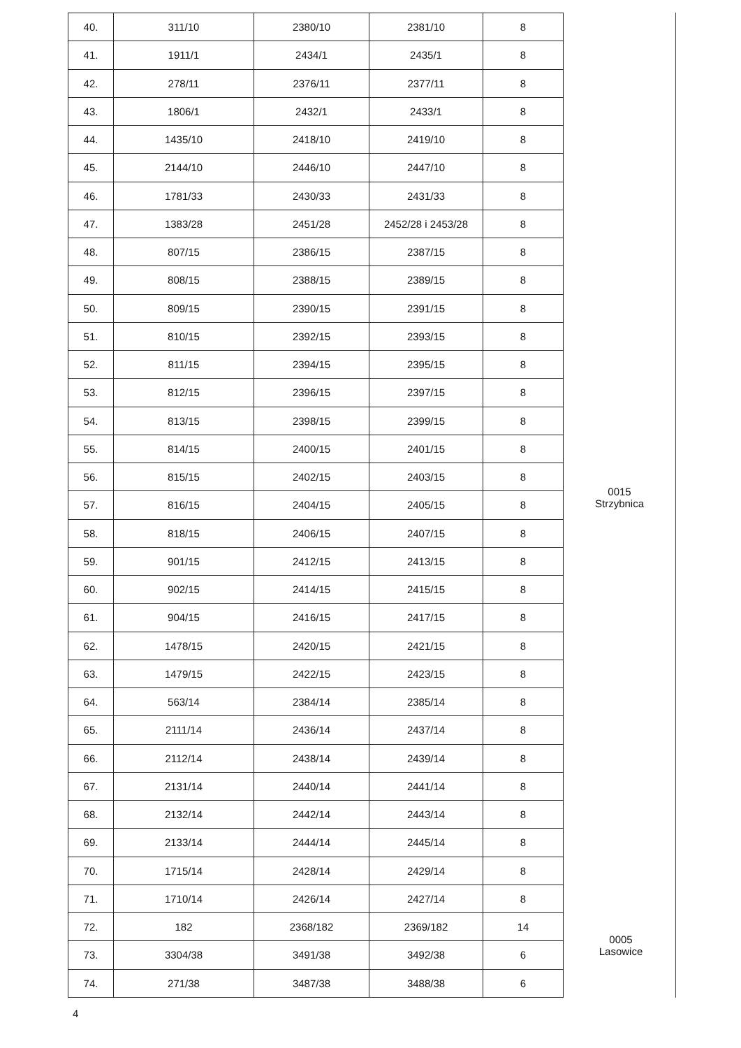| 40. | 311/10 | 2380/10 | 2381/10 | 8 |
| 41. | 1911/1 | 2434/1 | 2435/1 | 8 |
| 42. | 278/11 | 2376/11 | 2377/11 | 8 |
| 43. | 1806/1 | 2432/1 | 2433/1 | 8 |
| 44. | 1435/10 | 2418/10 | 2419/10 | 8 |
| 45. | 2144/10 | 2446/10 | 2447/10 | 8 |
| 46. | 1781/33 | 2430/33 | 2431/33 | 8 |
| 47. | 1383/28 | 2451/28 | 2452/28 i 2453/28 | 8 |
| 48. | 807/15 | 2386/15 | 2387/15 | 8 |
| 49. | 808/15 | 2388/15 | 2389/15 | 8 |
| 50. | 809/15 | 2390/15 | 2391/15 | 8 |
| 51. | 810/15 | 2392/15 | 2393/15 | 8 |
| 52. | 811/15 | 2394/15 | 2395/15 | 8 |
| 53. | 812/15 | 2396/15 | 2397/15 | 8 |
| 54. | 813/15 | 2398/15 | 2399/15 | 8 |
| 55. | 814/15 | 2400/15 | 2401/15 | 8 |
| 56. | 815/15 | 2402/15 | 2403/15 | 8 |
| 57. | 816/15 | 2404/15 | 2405/15 | 8 |
| 58. | 818/15 | 2406/15 | 2407/15 | 8 |
| 59. | 901/15 | 2412/15 | 2413/15 | 8 |
| 60. | 902/15 | 2414/15 | 2415/15 | 8 |
| 61. | 904/15 | 2416/15 | 2417/15 | 8 |
| 62. | 1478/15 | 2420/15 | 2421/15 | 8 |
| 63. | 1479/15 | 2422/15 | 2423/15 | 8 |
| 64. | 563/14 | 2384/14 | 2385/14 | 8 |
| 65. | 2111/14 | 2436/14 | 2437/14 | 8 |
| 66. | 2112/14 | 2438/14 | 2439/14 | 8 |
| 67. | 2131/14 | 2440/14 | 2441/14 | 8 |
| 68. | 2132/14 | 2442/14 | 2443/14 | 8 |
| 69. | 2133/14 | 2444/14 | 2445/14 | 8 |
| 70. | 1715/14 | 2428/14 | 2429/14 | 8 |
| 71. | 1710/14 | 2426/14 | 2427/14 | 8 |
| 72. | 182 | 2368/182 | 2369/182 | 14 |
| 73. | 3304/38 | 3491/38 | 3492/38 | 6 |
| 74. | 271/38 | 3487/38 | 3488/38 | 6 |
0015
Strzybnica
0005
Lasowice
4